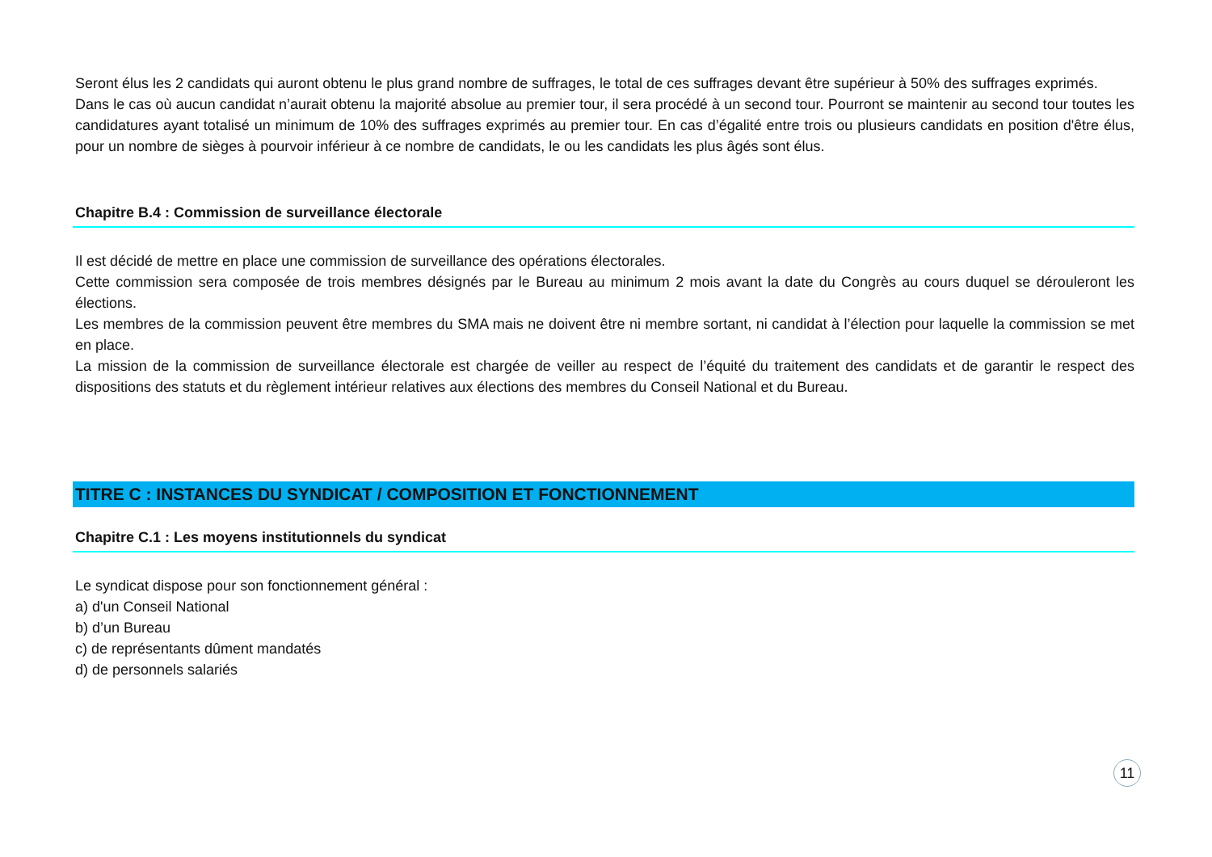Seront élus les 2 candidats qui auront obtenu le plus grand nombre de suffrages, le total de ces suffrages devant être supérieur à 50% des suffrages exprimés.
Dans le cas où aucun candidat n’aurait obtenu la majorité absolue au premier tour, il sera procédé à un second tour. Pourront se maintenir au second tour toutes les candidatures ayant totalisé un minimum de 10% des suffrages exprimés au premier tour. En cas d’égalité entre trois ou plusieurs candidats en position d'être élus, pour un nombre de sièges à pourvoir inférieur à ce nombre de candidats, le ou les candidats les plus âgés sont élus.
Chapitre B.4 : Commission de surveillance électorale
Il est décidé de mettre en place une commission de surveillance des opérations électorales.
Cette commission sera composée de trois membres désignés par le Bureau au minimum 2 mois avant la date du Congrès au cours duquel se dérouleront les élections.
Les membres de la commission peuvent être membres du SMA mais ne doivent être ni membre sortant, ni candidat à l’élection pour laquelle la commission se met en place.
La mission de la commission de surveillance électorale est chargée de veiller au respect de l’équité du traitement des candidats et de garantir le respect des dispositions des statuts et du règlement intérieur relatives aux élections des membres du Conseil National et du Bureau.
TITRE C : INSTANCES DU SYNDICAT / COMPOSITION ET FONCTIONNEMENT
Chapitre C.1 : Les moyens institutionnels du syndicat
Le syndicat dispose pour son fonctionnement général :
a) d'un Conseil National
b) d’un Bureau
c) de représentants dûment mandatés
d) de personnels salariés
11